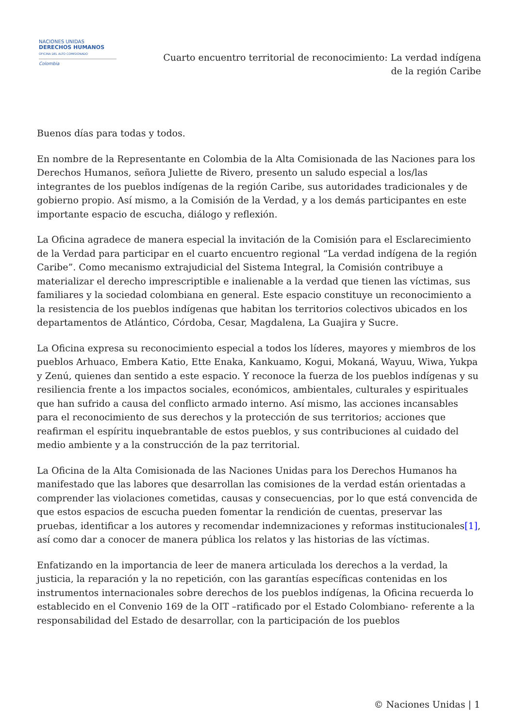NACIONES UNIDAS
DERECHOS HUMANOS
OFICINA DEL ALTO COMISIONADO
Colombia
Cuarto encuentro territorial de reconocimiento: La verdad indígena
de la región Caribe
Buenos días para todas y todos.
En nombre de la Representante en Colombia de la Alta Comisionada de las Naciones para los Derechos Humanos, señora Juliette de Rivero, presento un saludo especial a los/las integrantes de los pueblos indígenas de la región Caribe, sus autoridades tradicionales y de gobierno propio. Así mismo, a la Comisión de la Verdad, y a los demás participantes en este importante espacio de escucha, diálogo y reflexión.
La Oficina agradece de manera especial la invitación de la Comisión para el Esclarecimiento de la Verdad para participar en el cuarto encuentro regional “La verdad indígena de la región Caribe”. Como mecanismo extrajudicial del Sistema Integral, la Comisión contribuye a materializar el derecho imprescriptible e inalienable a la verdad que tienen las víctimas, sus familiares y la sociedad colombiana en general. Este espacio constituye un reconocimiento a la resistencia de los pueblos indígenas que habitan los territorios colectivos ubicados en los departamentos de Atlántico, Córdoba, Cesar, Magdalena, La Guajira y Sucre.
La Oficina expresa su reconocimiento especial a todos los líderes, mayores y miembros de los pueblos Arhuaco, Embera Katio, Ette Enaka, Kankuamo, Kogui, Mokaná, Wayuu, Wiwa, Yukpa y Zenú, quienes dan sentido a este espacio. Y reconoce la fuerza de los pueblos indígenas y su resiliencia frente a los impactos sociales, económicos, ambientales, culturales y espirituales que han sufrido a causa del conflicto armado interno. Así mismo, las acciones incansables para el reconocimiento de sus derechos y la protección de sus territorios; acciones que reafirman el espíritu inquebrantable de estos pueblos, y sus contribuciones al cuidado del medio ambiente y a la construcción de la paz territorial.
La Oficina de la Alta Comisionada de las Naciones Unidas para los Derechos Humanos ha manifestado que las labores que desarrollan las comisiones de la verdad están orientadas a comprender las violaciones cometidas, causas y consecuencias, por lo que está convencida de que estos espacios de escucha pueden fomentar la rendición de cuentas, preservar las pruebas, identificar a los autores y recomendar indemnizaciones y reformas institucionales[1], así como dar a conocer de manera pública los relatos y las historias de las víctimas.
Enfatizando en la importancia de leer de manera articulada los derechos a la verdad, la justicia, la reparación y la no repetición, con las garantías específicas contenidas en los instrumentos internacionales sobre derechos de los pueblos indígenas, la Oficina recuerda lo establecido en el Convenio 169 de la OIT –ratificado por el Estado Colombiano- referente a la responsabilidad del Estado de desarrollar, con la participación de los pueblos
© Naciones Unidas | 1